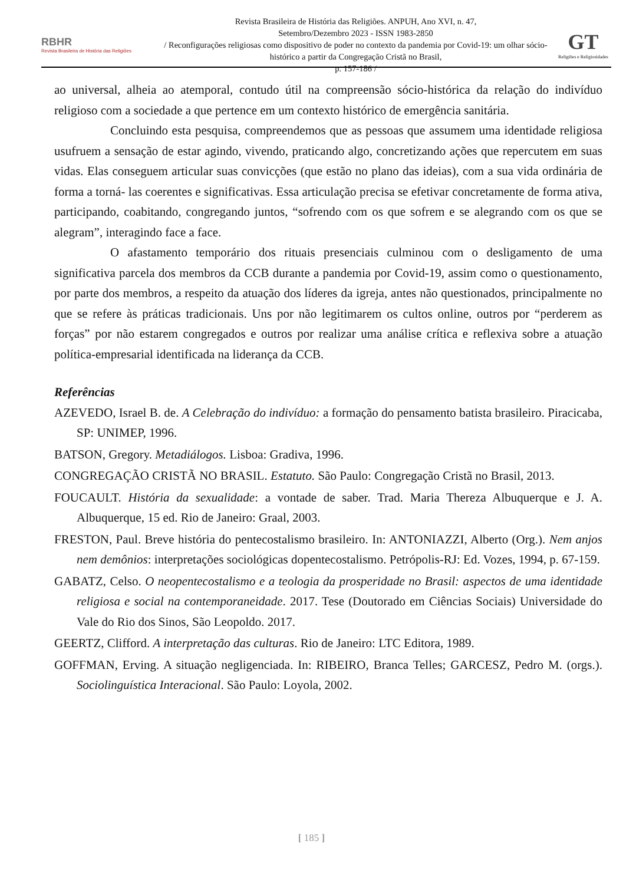RBHR
Revista Brasileira de História das Religiões
Revista Brasileira de História das Religiões. ANPUH, Ano XVI, n. 47,
Setembro/Dezembro 2023 - ISSN 1983-2850
/ Reconfigurações religiosas como dispositivo de poder no contexto da pandemia por Covid-19: um olhar sócio-histórico a partir da Congregação Cristã no Brasil,
p. 157-186 /
GT
Religiões e Religiosidades
ao universal, alheia ao atemporal, contudo útil na compreensão sócio-histórica da relação do indivíduo religioso com a sociedade a que pertence em um contexto histórico de emergência sanitária.
Concluindo esta pesquisa, compreendemos que as pessoas que assumem uma identidade religiosa usufruem a sensação de estar agindo, vivendo, praticando algo, concretizando ações que repercutem em suas vidas. Elas conseguem articular suas convicções (que estão no plano das ideias), com a sua vida ordinária de forma a torná- las coerentes e significativas. Essa articulação precisa se efetivar concretamente de forma ativa, participando, coabitando, congregando juntos, “sofrendo com os que sofrem e se alegrando com os que se alegram”, interagindo face a face.
O afastamento temporário dos rituais presenciais culminou com o desligamento de uma significativa parcela dos membros da CCB durante a pandemia por Covid-19, assim como o questionamento, por parte dos membros, a respeito da atuação dos líderes da igreja, antes não questionados, principalmente no que se refere às práticas tradicionais. Uns por não legitimarem os cultos online, outros por “perderem as forças” por não estarem congregados e outros por realizar uma análise crítica e reflexiva sobre a atuação política-empresarial identificada na liderança da CCB.
Referências
AZEVEDO, Israel B. de. A Celebração do indivíduo: a formação do pensamento batista brasileiro. Piracicaba, SP: UNIMEP, 1996.
BATSON, Gregory. Metadiálogos. Lisboa: Gradiva, 1996.
CONGREGAÇÃO CRISTÃ NO BRASIL. Estatuto. São Paulo: Congregação Cristã no Brasil, 2013.
FOUCAULT. História da sexualidade: a vontade de saber. Trad. Maria Thereza Albuquerque e J. A. Albuquerque, 15 ed. Rio de Janeiro: Graal, 2003.
FRESTON, Paul. Breve história do pentecostalismo brasileiro. In: ANTONIAZZI, Alberto (Org.). Nem anjos nem demônios: interpretações sociológicas dopentecostalismo. Petrópolis-RJ: Ed. Vozes, 1994, p. 67-159.
GABATZ, Celso. O neopentecostalismo e a teologia da prosperidade no Brasil: aspectos de uma identidade religiosa e social na contemporaneidade. 2017. Tese (Doutorado em Ciências Sociais) Universidade do Vale do Rio dos Sinos, São Leopoldo. 2017.
GEERTZ, Clifford. A interpretação das culturas. Rio de Janeiro: LTC Editora, 1989.
GOFFMAN, Erving. A situação negligenciada. In: RIBEIRO, Branca Telles; GARCESZ, Pedro M. (orgs.). Sociolinguística Interacional. São Paulo: Loyola, 2002.
[ 185 ]